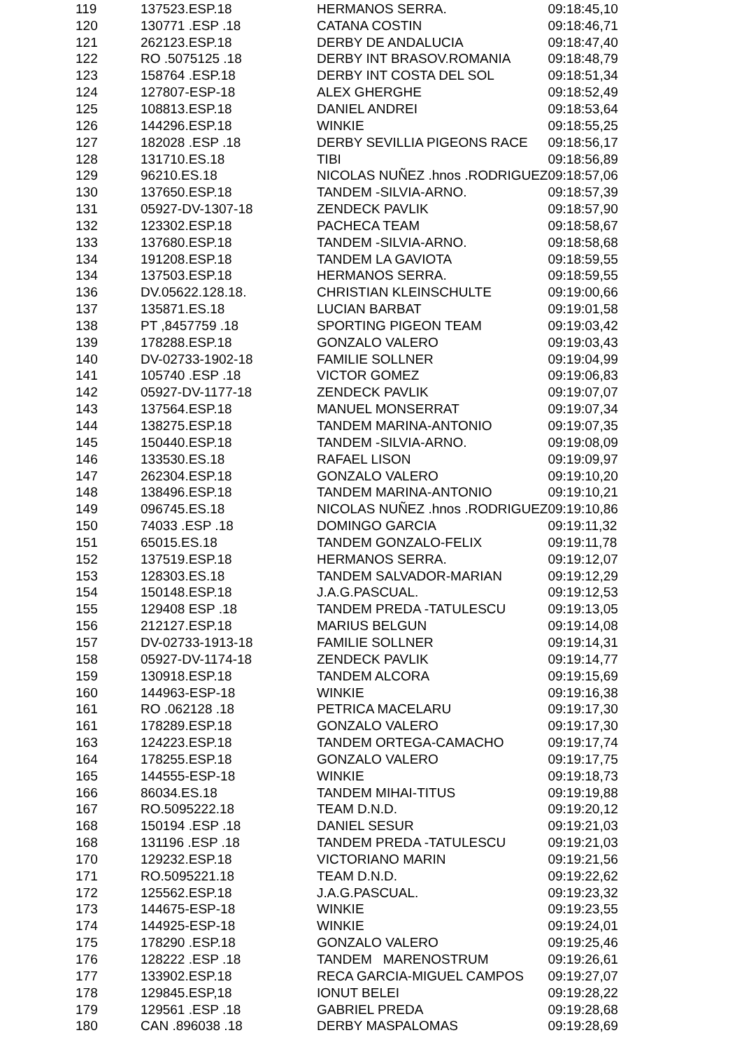| 119 | 137523.ESP.18 | HERMANOS SERRA. | 09:18:45,10 |
| 120 | 130771 .ESP .18 | CATANA COSTIN | 09:18:46,71 |
| 121 | 262123.ESP.18 | DERBY DE ANDALUCIA | 09:18:47,40 |
| 122 | RO .5075125 .18 | DERBY INT BRASOV.ROMANIA | 09:18:48,79 |
| 123 | 158764 .ESP.18 | DERBY INT COSTA DEL SOL | 09:18:51,34 |
| 124 | 127807-ESP-18 | ALEX GHERGHE | 09:18:52,49 |
| 125 | 108813.ESP.18 | DANIEL ANDREI | 09:18:53,64 |
| 126 | 144296.ESP.18 | WINKIE | 09:18:55,25 |
| 127 | 182028 .ESP .18 | DERBY SEVILLIA PIGEONS RACE | 09:18:56,17 |
| 128 | 131710.ES.18 | TIBI | 09:18:56,89 |
| 129 | 96210.ES.18 | NICOLAS NUÑEZ .hnos .RODRIGUEZ | 09:18:57,06 |
| 130 | 137650.ESP.18 | TANDEM -SILVIA-ARNO. | 09:18:57,39 |
| 131 | 05927-DV-1307-18 | ZENDECK PAVLIK | 09:18:57,90 |
| 132 | 123302.ESP.18 | PACHECA TEAM | 09:18:58,67 |
| 133 | 137680.ESP.18 | TANDEM -SILVIA-ARNO. | 09:18:58,68 |
| 134 | 191208.ESP.18 | TANDEM LA GAVIOTA | 09:18:59,55 |
| 134 | 137503.ESP.18 | HERMANOS SERRA. | 09:18:59,55 |
| 136 | DV.05622.128.18. | CHRISTIAN KLEINSCHULTE | 09:19:00,66 |
| 137 | 135871.ES.18 | LUCIAN BARBAT | 09:19:01,58 |
| 138 | PT ,8457759 .18 | SPORTING PIGEON TEAM | 09:19:03,42 |
| 139 | 178288.ESP.18 | GONZALO VALERO | 09:19:03,43 |
| 140 | DV-02733-1902-18 | FAMILIE SOLLNER | 09:19:04,99 |
| 141 | 105740 .ESP .18 | VICTOR GOMEZ | 09:19:06,83 |
| 142 | 05927-DV-1177-18 | ZENDECK PAVLIK | 09:19:07,07 |
| 143 | 137564.ESP.18 | MANUEL MONSERRAT | 09:19:07,34 |
| 144 | 138275.ESP.18 | TANDEM MARINA-ANTONIO | 09:19:07,35 |
| 145 | 150440.ESP.18 | TANDEM -SILVIA-ARNO. | 09:19:08,09 |
| 146 | 133530.ES.18 | RAFAEL LISON | 09:19:09,97 |
| 147 | 262304.ESP.18 | GONZALO VALERO | 09:19:10,20 |
| 148 | 138496.ESP.18 | TANDEM MARINA-ANTONIO | 09:19:10,21 |
| 149 | 096745.ES.18 | NICOLAS NUÑEZ .hnos .RODRIGUEZ | 09:19:10,86 |
| 150 | 74033 .ESP .18 | DOMINGO GARCIA | 09:19:11,32 |
| 151 | 65015.ES.18 | TANDEM GONZALO-FELIX | 09:19:11,78 |
| 152 | 137519.ESP.18 | HERMANOS SERRA. | 09:19:12,07 |
| 153 | 128303.ES.18 | TANDEM SALVADOR-MARIAN | 09:19:12,29 |
| 154 | 150148.ESP.18 | J.A.G.PASCUAL. | 09:19:12,53 |
| 155 | 129408 ESP .18 | TANDEM PREDA -TATULESCU | 09:19:13,05 |
| 156 | 212127.ESP.18 | MARIUS BELGUN | 09:19:14,08 |
| 157 | DV-02733-1913-18 | FAMILIE SOLLNER | 09:19:14,31 |
| 158 | 05927-DV-1174-18 | ZENDECK PAVLIK | 09:19:14,77 |
| 159 | 130918.ESP.18 | TANDEM ALCORA | 09:19:15,69 |
| 160 | 144963-ESP-18 | WINKIE | 09:19:16,38 |
| 161 | RO .062128 .18 | PETRICA MACELARU | 09:19:17,30 |
| 161 | 178289.ESP.18 | GONZALO VALERO | 09:19:17,30 |
| 163 | 124223.ESP.18 | TANDEM ORTEGA-CAMACHO | 09:19:17,74 |
| 164 | 178255.ESP.18 | GONZALO VALERO | 09:19:17,75 |
| 165 | 144555-ESP-18 | WINKIE | 09:19:18,73 |
| 166 | 86034.ES.18 | TANDEM MIHAI-TITUS | 09:19:19,88 |
| 167 | RO.5095222.18 | TEAM D.N.D. | 09:19:20,12 |
| 168 | 150194 .ESP .18 | DANIEL SESUR | 09:19:21,03 |
| 168 | 131196 .ESP .18 | TANDEM PREDA -TATULESCU | 09:19:21,03 |
| 170 | 129232.ESP.18 | VICTORIANO MARIN | 09:19:21,56 |
| 171 | RO.5095221.18 | TEAM D.N.D. | 09:19:22,62 |
| 172 | 125562.ESP.18 | J.A.G.PASCUAL. | 09:19:23,32 |
| 173 | 144675-ESP-18 | WINKIE | 09:19:23,55 |
| 174 | 144925-ESP-18 | WINKIE | 09:19:24,01 |
| 175 | 178290 .ESP.18 | GONZALO VALERO | 09:19:25,46 |
| 176 | 128222 .ESP .18 | TANDEM MARENOSTRUM | 09:19:26,61 |
| 177 | 133902.ESP.18 | RECA GARCIA-MIGUEL CAMPOS | 09:19:27,07 |
| 178 | 129845.ESP,18 | IONUT BELEI | 09:19:28,22 |
| 179 | 129561 .ESP .18 | GABRIEL PREDA | 09:19:28,68 |
| 180 | CAN .896038 .18 | DERBY MASPALOMAS | 09:19:28,69 |